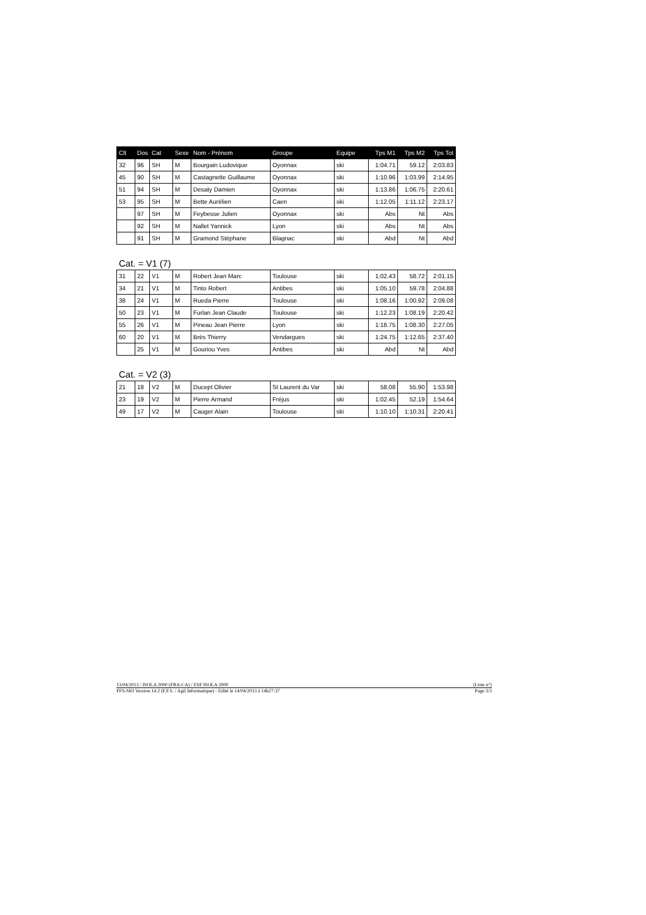| Clt | Dos | Cat | Sexe | Nom - Prénom | Groupe | Equipe | Tps M1 | Tps M2 | Tps Tot |
| --- | --- | --- | --- | --- | --- | --- | --- | --- | --- |
| 32 | 96 | SH | M | Bourgain Ludovique | Oyonnax | ski | 1:04.71 | 59.12 | 2:03.83 |
| 45 | 90 | SH | M | Castagnette Guillaume | Oyonnax | ski | 1:10.96 | 1:03.99 | 2:14.95 |
| 51 | 94 | SH | M | Desaty Damien | Oyonnax | ski | 1:13.86 | 1:06.75 | 2:20.61 |
| 53 | 95 | SH | M | Bette Aurélien | Caen | ski | 1:12.05 | 1:11.12 | 2:23.17 |
| | 97 | SH | M | Feybesse Julien | Oyonnax | ski | Abs | Nt | Abs |
| | 92 | SH | M | Nallet Yannick | Lyon | ski | Abs | Nt | Abs |
| | 91 | SH | M | Gramond Stéphane | Blagnac | ski | Abd | Nt | Abd |
Cat. = V1 (7)
| 31 | 22 | V1 | M | Robert Jean Marc | Toulouse | ski | 1:02.43 | 58.72 | 2:01.15 |
| 34 | 21 | V1 | M | Tinto Robert | Antibes | ski | 1:05.10 | 59.78 | 2:04.88 |
| 38 | 24 | V1 | M | Rueda Pierre | Toulouse | ski | 1:08.16 | 1:00.92 | 2:09.08 |
| 50 | 23 | V1 | M | Furlan Jean Claude | Toulouse | ski | 1:12.23 | 1:08.19 | 2:20.42 |
| 55 | 26 | V1 | M | Pineau Jean Pierre | Lyon | ski | 1:18.75 | 1:08.30 | 2:27.05 |
| 60 | 20 | V1 | M | Brès Thierry | Vendargues | ski | 1:24.75 | 1:12.65 | 2:37.40 |
| | 25 | V1 | M | Gouriou Yves | Antibes | ski | Abd | Nt | Abd |
Cat. = V2 (3)
| 21 | 18 | V2 | M | Ducept Olivier | St Laurent du Var | ski | 58.08 | 55.90 | 1:53.98 |
| 23 | 19 | V2 | M | Pierre Armand | Fréjus | ski | 1:02.45 | 52.19 | 1:54.64 |
| 49 | 17 | V2 | M | Cauger Alain | Toulouse | ski | 1:10.10 | 1:10.31 | 2:20.41 |
13/04/2013 / ISOLA 2000 (FRA-CA) / ESF ISOLA 2000 (Liste n°)
FFS-SKI Version 14.2 (F.F.S. / Agil Informatique) - Edité le 14/04/2013 à 14h27:37 Page 3/3